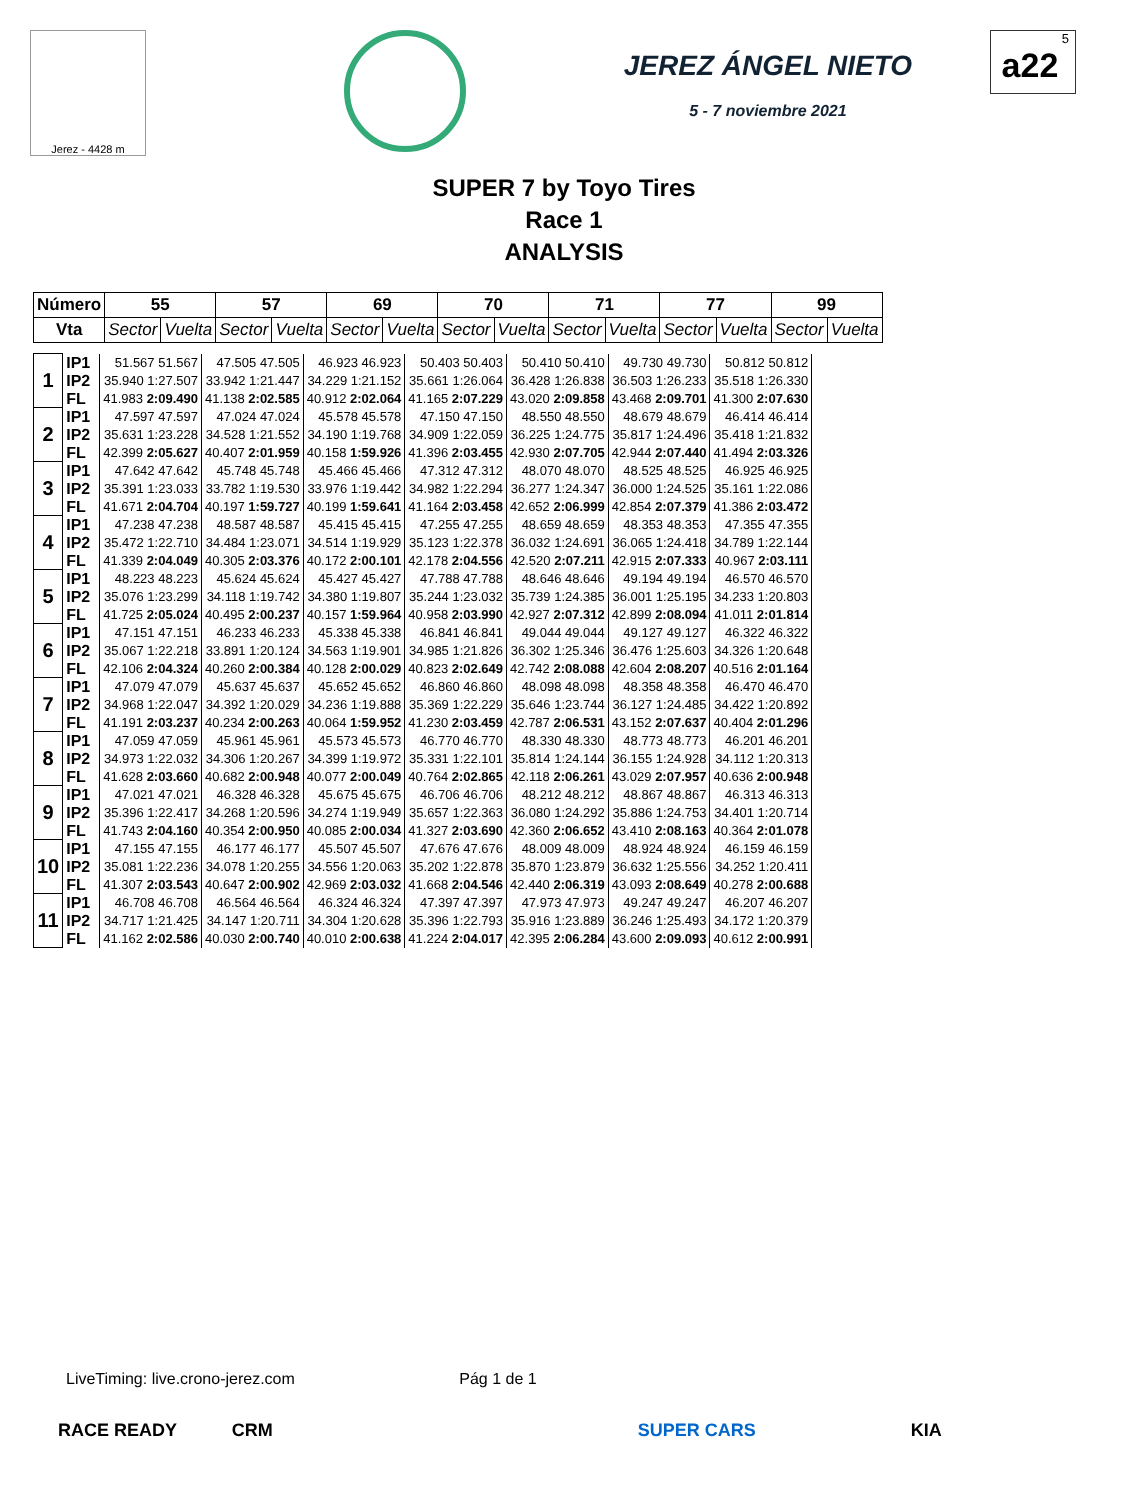Jerez - 4428 m
JEREZ ÁNGEL NIETO
5 - 7 noviembre 2021
5
a22
SUPER 7 by Toyo Tires
Race 1
ANALYSIS
| Número | 55 | | 57 | | 69 | | 70 | | 71 | | 77 | | 99 | |
| --- | --- | --- | --- | --- | --- | --- | --- | --- | --- | --- | --- | --- | --- | --- |
| Vta | Sector | Vuelta | Sector | Vuelta | Sector | Vuelta | Sector | Vuelta | Sector | Vuelta | Sector | Vuelta | Sector | Vuelta |
| 1 | IP1 | 51.567 51.567 | 47.505 47.505 | 46.923 46.923 | 50.403 50.403 | 50.410 50.410 | 49.730 49.730 | 50.812 50.812 |
| | IP2 | 35.940 1:27.507 | 33.942 1:21.447 | 34.229 1:21.152 | 35.661 1:26.064 | 36.428 1:26.838 | 36.503 1:26.233 | 35.518 1:26.330 |
| | FL | 41.983 2:09.490 | 41.138 2:02.585 | 40.912 2:02.064 | 41.165 2:07.229 | 43.020 2:09.858 | 43.468 2:09.701 | 41.300 2:07.630 |
| 2 | IP1 | 47.597 47.597 | 47.024 47.024 | 45.578 45.578 | 47.150 47.150 | 48.550 48.550 | 48.679 48.679 | 46.414 46.414 |
| | IP2 | 35.631 1:23.228 | 34.528 1:21.552 | 34.190 1:19.768 | 34.909 1:22.059 | 36.225 1:24.775 | 35.817 1:24.496 | 35.418 1:21.832 |
| | FL | 42.399 2:05.627 | 40.407 2:01.959 | 40.158 1:59.926 | 41.396 2:03.455 | 42.930 2:07.705 | 42.944 2:07.440 | 41.494 2:03.326 |
| 3 | IP1 | 47.642 47.642 | 45.748 45.748 | 45.466 45.466 | 47.312 47.312 | 48.070 48.070 | 48.525 48.525 | 46.925 46.925 |
| | IP2 | 35.391 1:23.033 | 33.782 1:19.530 | 33.976 1:19.442 | 34.982 1:22.294 | 36.277 1:24.347 | 36.000 1:24.525 | 35.161 1:22.086 |
| | FL | 41.671 2:04.704 | 40.197 1:59.727 | 40.199 1:59.641 | 41.164 2:03.458 | 42.652 2:06.999 | 42.854 2:07.379 | 41.386 2:03.472 |
| 4 | IP1 | 47.238 47.238 | 48.587 48.587 | 45.415 45.415 | 47.255 47.255 | 48.659 48.659 | 48.353 48.353 | 47.355 47.355 |
| | IP2 | 35.472 1:22.710 | 34.484 1:23.071 | 34.514 1:19.929 | 35.123 1:22.378 | 36.032 1:24.691 | 36.065 1:24.418 | 34.789 1:22.144 |
| | FL | 41.339 2:04.049 | 40.305 2:03.376 | 40.172 2:00.101 | 42.178 2:04.556 | 42.520 2:07.211 | 42.915 2:07.333 | 40.967 2:03.111 |
| 5 | IP1 | 48.223 48.223 | 45.624 45.624 | 45.427 45.427 | 47.788 47.788 | 48.646 48.646 | 49.194 49.194 | 46.570 46.570 |
| | IP2 | 35.076 1:23.299 | 34.118 1:19.742 | 34.380 1:19.807 | 35.244 1:23.032 | 35.739 1:24.385 | 36.001 1:25.195 | 34.233 1:20.803 |
| | FL | 41.725 2:05.024 | 40.495 2:00.237 | 40.157 1:59.964 | 40.958 2:03.990 | 42.927 2:07.312 | 42.899 2:08.094 | 41.011 2:01.814 |
| 6 | IP1 | 47.151 47.151 | 46.233 46.233 | 45.338 45.338 | 46.841 46.841 | 49.044 49.044 | 49.127 49.127 | 46.322 46.322 |
| | IP2 | 35.067 1:22.218 | 33.891 1:20.124 | 34.563 1:19.901 | 34.985 1:21.826 | 36.302 1:25.346 | 36.476 1:25.603 | 34.326 1:20.648 |
| | FL | 42.106 2:04.324 | 40.260 2:00.384 | 40.128 2:00.029 | 40.823 2:02.649 | 42.742 2:08.088 | 42.604 2:08.207 | 40.516 2:01.164 |
| 7 | IP1 | 47.079 47.079 | 45.637 45.637 | 45.652 45.652 | 46.860 46.860 | 48.098 48.098 | 48.358 48.358 | 46.470 46.470 |
| | IP2 | 34.968 1:22.047 | 34.392 1:20.029 | 34.236 1:19.888 | 35.369 1:22.229 | 35.646 1:23.744 | 36.127 1:24.485 | 34.422 1:20.892 |
| | FL | 41.191 2:03.237 | 40.234 2:00.263 | 40.064 1:59.952 | 41.230 2:03.459 | 42.787 2:06.531 | 43.152 2:07.637 | 40.404 2:01.296 |
| 8 | IP1 | 47.059 47.059 | 45.961 45.961 | 45.573 45.573 | 46.770 46.770 | 48.330 48.330 | 48.773 48.773 | 46.201 46.201 |
| | IP2 | 34.973 1:22.032 | 34.306 1:20.267 | 34.399 1:19.972 | 35.331 1:22.101 | 35.814 1:24.144 | 36.155 1:24.928 | 34.112 1:20.313 |
| | FL | 41.628 2:03.660 | 40.682 2:00.948 | 40.077 2:00.049 | 40.764 2:02.865 | 42.118 2:06.261 | 43.029 2:07.957 | 40.636 2:00.948 |
| 9 | IP1 | 47.021 47.021 | 46.328 46.328 | 45.675 45.675 | 46.706 46.706 | 48.212 48.212 | 48.867 48.867 | 46.313 46.313 |
| | IP2 | 35.396 1:22.417 | 34.268 1:20.596 | 34.274 1:19.949 | 35.657 1:22.363 | 36.080 1:24.292 | 35.886 1:24.753 | 34.401 1:20.714 |
| | FL | 41.743 2:04.160 | 40.354 2:00.950 | 40.085 2:00.034 | 41.327 2:03.690 | 42.360 2:06.652 | 43.410 2:08.163 | 40.364 2:01.078 |
| 10 | IP1 | 47.155 47.155 | 46.177 46.177 | 45.507 45.507 | 47.676 47.676 | 48.009 48.009 | 48.924 48.924 | 46.159 46.159 |
| | IP2 | 35.081 1:22.236 | 34.078 1:20.255 | 34.556 1:20.063 | 35.202 1:22.878 | 35.870 1:23.879 | 36.632 1:25.556 | 34.252 1:20.411 |
| | FL | 41.307 2:03.543 | 40.647 2:00.902 | 42.969 2:03.032 | 41.668 2:04.546 | 42.440 2:06.319 | 43.093 2:08.649 | 40.278 2:00.688 |
| 11 | IP1 | 46.708 46.708 | 46.564 46.564 | 46.324 46.324 | 47.397 47.397 | 47.973 47.973 | 49.247 49.247 | 46.207 46.207 |
| | IP2 | 34.717 1:21.425 | 34.147 1:20.711 | 34.304 1:20.628 | 35.396 1:22.793 | 35.916 1:23.889 | 36.246 1:25.493 | 34.172 1:20.379 |
| | FL | 41.162 2:02.586 | 40.030 2:00.740 | 40.010 2:00.638 | 41.224 2:04.017 | 42.395 2:06.284 | 43.600 2:09.093 | 40.612 2:00.991 |
LiveTiming: live.crono-jerez.com Pág 1 de 1
RACE READY CRM SUPER CARS KIA